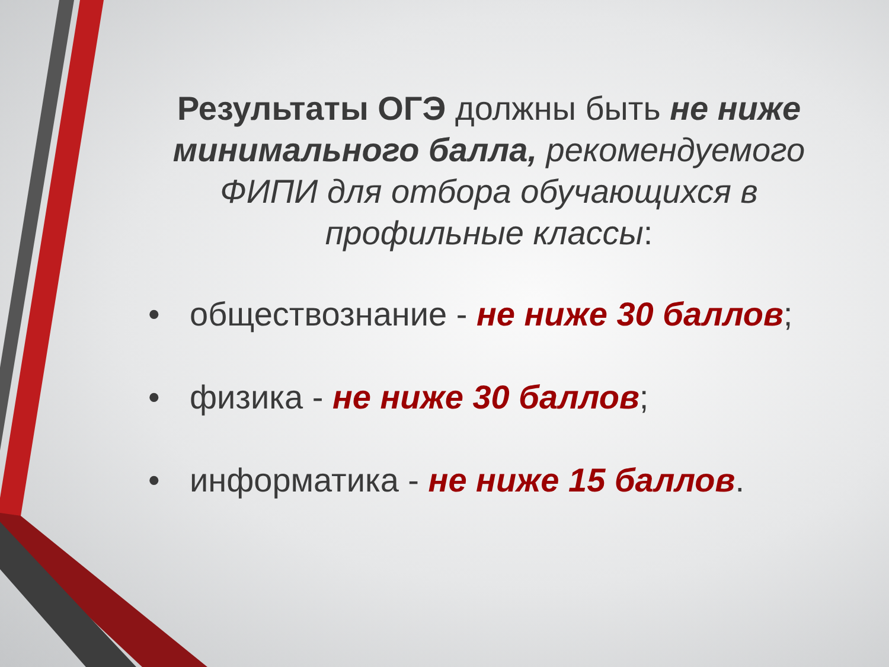Результаты ОГЭ должны быть не ниже минимального балла, рекомендуемого ФИПИ для отбора обучающихся в профильные классы:
• обществознание - не ниже 30 баллов;
• физика - не ниже 30 баллов;
• информатика - не ниже 15 баллов.